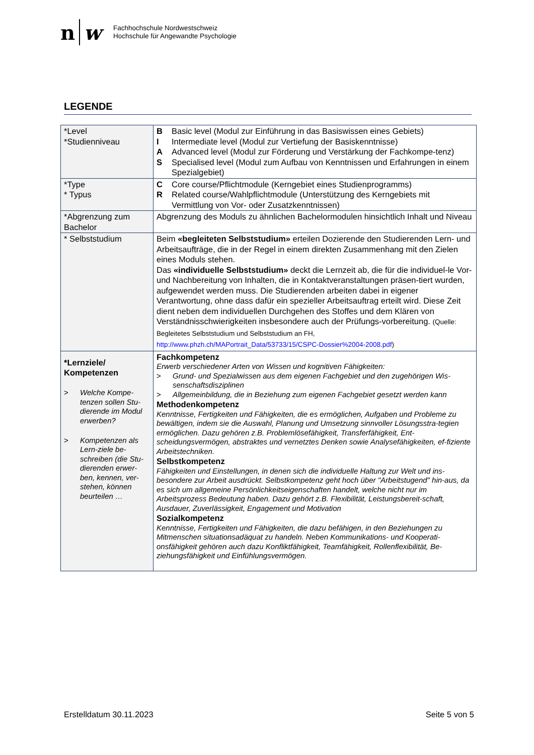n w
Fachhochschule Nordwestschweiz
Hochschule für Angewandte Psychologie
LEGENDE
| *Level *Studienniveau | B Basic level (Modul zur Einführung in das Basiswissen eines Gebiets) I Intermediate level (Modul zur Vertiefung der Basiskenntnisse) A Advanced level (Modul zur Förderung und Verstärkung der Fachkompe-tenz) S Specialised level (Modul zum Aufbau von Kenntnissen und Erfahrungen in einem Spezialgebiet) |
| *Type * Typus | C Core course/Pflichtmodule (Kerngebiet eines Studienprogramms) R Related course/Wahlpflichtmodule (Unterstützung des Kerngebiets mit Vermittlung von Vor- oder Zusatzkenntnissen) |
| *Abgrenzung zum Bachelor | Abgrenzung des Moduls zu ähnlichen Bachelormodulen hinsichtlich Inhalt und Niveau |
| * Selbststudium | Beim «begleiteten Selbststudium» erteilen Dozierende den Studierenden Lern- und Arbeitsaufträge, die in der Regel in einem direkten Zusammenhang mit den Zielen eines Moduls stehen. Das «individuelle Selbststudium» deckt die Lernzeit ab, die für die individuel-le Vor- und Nachbereitung von Inhalten, die in Kontaktveranstaltungen präsen-tiert wurden, aufgewendet werden muss. Die Studierenden arbeiten dabei in eigener Verantwortung, ohne dass dafür ein spezieller Arbeitsauftrag erteilt wird. Diese Zeit dient neben dem individuellen Durchgehen des Stoffes und dem Klären von Verständnisschwierigkeiten insbesondere auch der Prüfungs-vorbereitung. (Quelle: Begleitetes Selbststudium und Selbststudium an FH, http://www.phzh.ch/MAPortrait_Data/53733/15/CSPC-Dossier%2004-2008.pdf ) |
| *Lernziele/ Kompetenzen > Welche Kompe-tenzen sollen Stu-dierende im Modul erwerben? > Kompetenzen als Lern-ziele be-schreiben (die Stu-dierenden erwer-ben, kennen, ver-stehen, können beurteilen … | Fachkompetenz Erwerb verschiedener Arten von Wissen und kognitiven Fähigkeiten: > Grund- und Spezialwissen aus dem eigenen Fachgebiet und den zugehörigen Wis-senschaftsdisziplinen > Allgemeinbildung, die in Beziehung zum eigenen Fachgebiet gesetzt werden kann Methodenkompetenz Kenntnisse, Fertigkeiten und Fähigkeiten, die es ermöglichen, Aufgaben und Probleme zu bewältigen, indem sie die Auswahl, Planung und Umsetzung sinnvoller Lösungsstra-tegien ermöglichen. Dazu gehören z.B. Problemlösefähigkeit, Transferfähigkeit, Ent-scheidungsvermögen, abstraktes und vernetztes Denken sowie Analysefähigkeiten, ef-fiziente Arbeitstechniken. Selbstkompetenz Fähigkeiten und Einstellungen, in denen sich die individuelle Haltung zur Welt und ins-besondere zur Arbeit ausdrückt. Selbstkompetenz geht hoch über "Arbeitstugend" hin-aus, da es sich um allgemeine Persönlichkeitseigenschaften handelt, welche nicht nur im Arbeitsprozess Bedeutung haben. Dazu gehört z.B. Flexibilität, Leistungsbereit-schaft, Ausdauer, Zuverlässigkeit, Engagement und Motivation Sozialkompetenz Kenntnisse, Fertigkeiten und Fähigkeiten, die dazu befähigen, in den Beziehungen zu Mitmenschen situationsadäquat zu handeln. Neben Kommunikations- und Kooperati-onsfähigkeit gehören auch dazu Konfliktfähigkeit, Teamfähigkeit, Rollenflexibilität, Be-ziehungsfähigkeit und Einfühlungsvermögen. |
Erstelldatum 30.11.2023 Seite 5 von 5